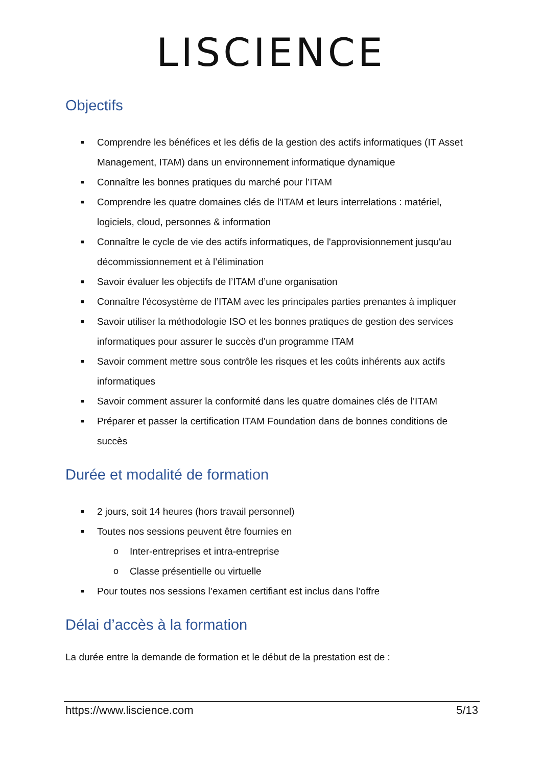LISCIENCE
Objectifs
■ Comprendre les bénéfices et les défis de la gestion des actifs informatiques (IT Asset Management, ITAM) dans un environnement informatique dynamique
■ Connaître les bonnes pratiques du marché pour l’ITAM
■ Comprendre les quatre domaines clés de l'ITAM et leurs interrelations : matériel, logiciels, cloud, personnes & information
■ Connaître le cycle de vie des actifs informatiques, de l'approvisionnement jusqu'au décommissionnement et à l’élimination
■ Savoir évaluer les objectifs de l’ITAM d’une organisation
■ Connaître l'écosystème de l’ITAM avec les principales parties prenantes à impliquer
■ Savoir utiliser la méthodologie ISO et les bonnes pratiques de gestion des services informatiques pour assurer le succès d'un programme ITAM
■ Savoir comment mettre sous contrôle les risques et les coûts inhérents aux actifs informatiques
■ Savoir comment assurer la conformité dans les quatre domaines clés de l’ITAM
■ Préparer et passer la certification ITAM Foundation dans de bonnes conditions de succès
Durée et modalité de formation
■ 2 jours, soit 14 heures (hors travail personnel)
■ Toutes nos sessions peuvent être fournies en
o Inter-entreprises et intra-entreprise
o Classe présentielle ou virtuelle
■ Pour toutes nos sessions l’examen certifiant est inclus dans l’offre
Délai d’accès à la formation
La durée entre la demande de formation et le début de la prestation est de :
https://www.liscience.com 5/13